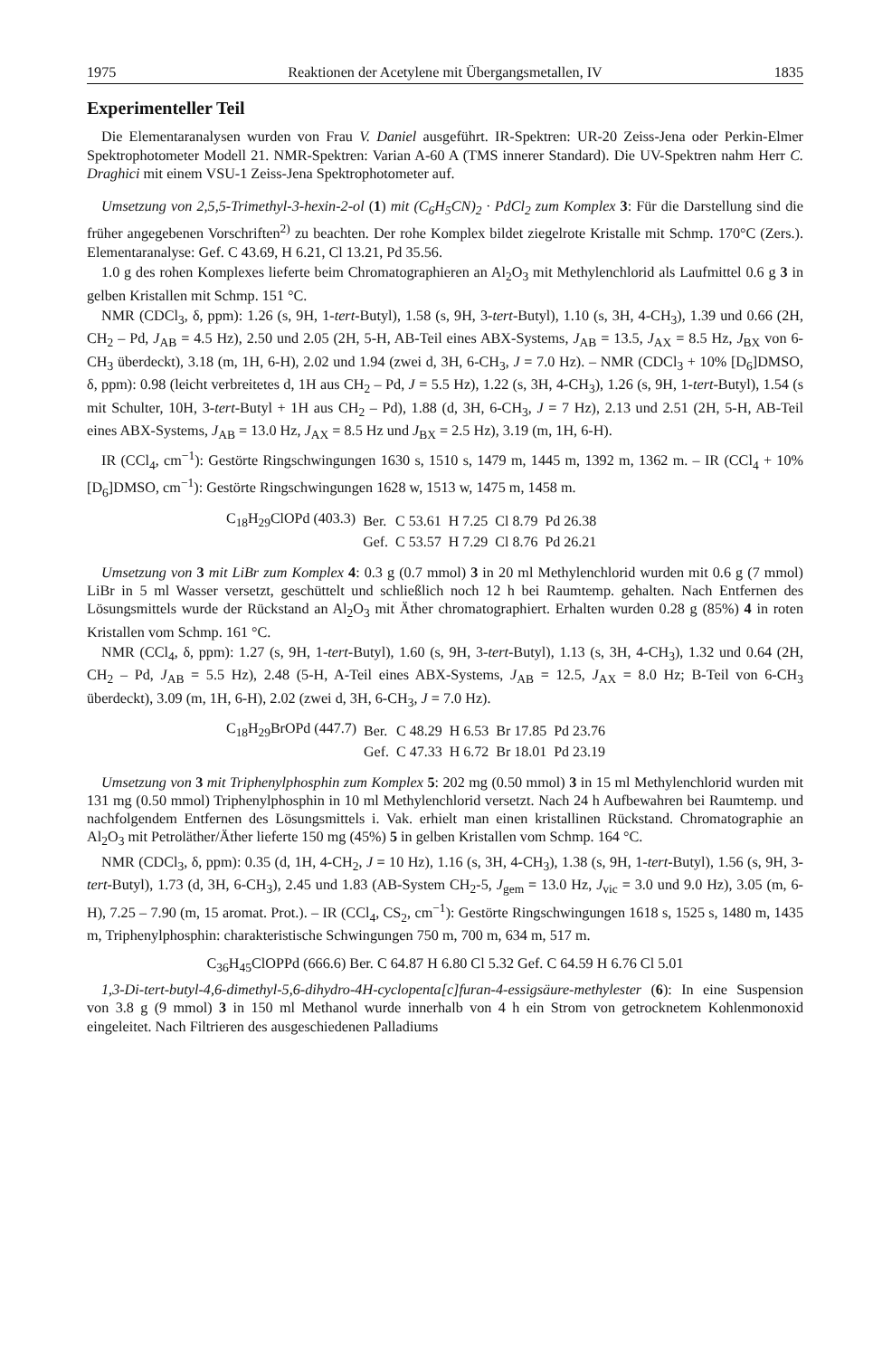1975 Reaktionen der Acetylene mit Übergangsmetallen, IV 1835
Experimenteller Teil
Die Elementaranalysen wurden von Frau V. Daniel ausgeführt. IR-Spektren: UR-20 Zeiss-Jena oder Perkin-Elmer Spektrophotometer Modell 21. NMR-Spektren: Varian A-60 A (TMS innerer Standard). Die UV-Spektren nahm Herr C. Draghici mit einem VSU-1 Zeiss-Jena Spektrophotometer auf.
Umsetzung von 2,5,5-Trimethyl-3-hexin-2-ol (1) mit (C<sub>6</sub>H<sub>5</sub>CN)<sub>2</sub> · PdCl<sub>2</sub> zum Komplex 3: Für die Darstellung sind die früher angegebenen Vorschriften<sup>2)</sup> zu beachten. Der rohe Komplex bildet ziegelrote Kristalle mit Schmp. 170°C (Zers.). Elementaranalyse: Gef. C 43.69, H 6.21, Cl 13.21, Pd 35.56.
1.0 g des rohen Komplexes lieferte beim Chromatographieren an Al<sub>2</sub>O<sub>3</sub> mit Methylenchlorid als Laufmittel 0.6 g 3 in gelben Kristallen mit Schmp. 151 °C.
NMR (CDCl<sub>3</sub>, δ, ppm): 1.26 (s, 9H, 1-tert-Butyl), 1.58 (s, 9H, 3-tert-Butyl), 1.10 (s, 3H, 4-CH<sub>3</sub>), 1.39 und 0.66 (2H, CH<sub>2</sub> – Pd, J<sub>AB</sub> = 4.5 Hz), 2.50 und 2.05 (2H, 5-H, AB-Teil eines ABX-Systems, J<sub>AB</sub> = 13.5, J<sub>AX</sub> = 8.5 Hz, J<sub>BX</sub> von 6-CH<sub>3</sub> überdeckt), 3.18 (m, 1H, 6-H), 2.02 und 1.94 (zwei d, 3H, 6-CH<sub>3</sub>, J = 7.0 Hz). – NMR (CDCl<sub>3</sub> + 10% [D<sub>6</sub>]DMSO, δ, ppm): 0.98 (leicht verbreitetes d, 1H aus CH<sub>2</sub> – Pd, J = 5.5 Hz), 1.22 (s, 3H, 4-CH<sub>3</sub>), 1.26 (s, 9H, 1-tert-Butyl), 1.54 (s mit Schulter, 10H, 3-tert-Butyl + 1H aus CH<sub>2</sub> – Pd), 1.88 (d, 3H, 6-CH<sub>3</sub>, J = 7 Hz), 2.13 und 2.51 (2H, 5-H, AB-Teil eines ABX-Systems, J<sub>AB</sub> = 13.0 Hz, J<sub>AX</sub> = 8.5 Hz und J<sub>BX</sub> = 2.5 Hz), 3.19 (m, 1H, 6-H).
IR (CCl<sub>4</sub>, cm<sup>−1</sup>): Gestörte Ringschwingungen 1630 s, 1510 s, 1479 m, 1445 m, 1392 m, 1362 m. – IR (CCl<sub>4</sub> + 10% [D<sub>6</sub>]DMSO, cm<sup>−1</sup>): Gestörte Ringschwingungen 1628 w, 1513 w, 1475 m, 1458 m.
| C<sub>18</sub>H<sub>29</sub>ClOPd (403.3) | Ber. | C 53.61 | H 7.25 | Cl 8.79 | Pd 26.38 |
| | Gef. | C 53.57 | H 7.29 | Cl 8.76 | Pd 26.21 |
Umsetzung von 3 mit LiBr zum Komplex 4: 0.3 g (0.7 mmol) 3 in 20 ml Methylenchlorid wurden mit 0.6 g (7 mmol) LiBr in 5 ml Wasser versetzt, geschüttelt und schließlich noch 12 h bei Raumtemp. gehalten. Nach Entfernen des Lösungsmittels wurde der Rückstand an Al<sub>2</sub>O<sub>3</sub> mit Äther chromatographiert. Erhalten wurden 0.28 g (85%) 4 in roten Kristallen vom Schmp. 161 °C.
NMR (CCl<sub>4</sub>, δ, ppm): 1.27 (s, 9H, 1-tert-Butyl), 1.60 (s, 9H, 3-tert-Butyl), 1.13 (s, 3H, 4-CH<sub>3</sub>), 1.32 und 0.64 (2H, CH<sub>2</sub> – Pd, J<sub>AB</sub> = 5.5 Hz), 2.48 (5-H, A-Teil eines ABX-Systems, J<sub>AB</sub> = 12.5, J<sub>AX</sub> = 8.0 Hz; B-Teil von 6-CH<sub>3</sub> überdeckt), 3.09 (m, 1H, 6-H), 2.02 (zwei d, 3H, 6-CH<sub>3</sub>, J = 7.0 Hz).
| C<sub>18</sub>H<sub>29</sub>BrOPd (447.7) | Ber. | C 48.29 | H 6.53 | Br 17.85 | Pd 23.76 |
| | Gef. | C 47.33 | H 6.72 | Br 18.01 | Pd 23.19 |
Umsetzung von 3 mit Triphenylphosphin zum Komplex 5: 202 mg (0.50 mmol) 3 in 15 ml Methylenchlorid wurden mit 131 mg (0.50 mmol) Triphenylphosphin in 10 ml Methylenchlorid versetzt. Nach 24 h Aufbewahren bei Raumtemp. und nachfolgendem Entfernen des Lösungsmittels i. Vak. erhielt man einen kristallinen Rückstand. Chromatographie an Al<sub>2</sub>O<sub>3</sub> mit Petroläther/Äther lieferte 150 mg (45%) 5 in gelben Kristallen vom Schmp. 164 °C.
NMR (CDCl<sub>3</sub>, δ, ppm): 0.35 (d, 1H, 4-CH<sub>2</sub>, J = 10 Hz), 1.16 (s, 3H, 4-CH<sub>3</sub>), 1.38 (s, 9H, 1-tert-Butyl), 1.56 (s, 9H, 3-tert-Butyl), 1.73 (d, 3H, 6-CH<sub>3</sub>), 2.45 und 1.83 (AB-System CH<sub>2</sub>-5, J<sub>gem</sub> = 13.0 Hz, J<sub>vic</sub> = 3.0 und 9.0 Hz), 3.05 (m, 6-H), 7.25 – 7.90 (m, 15 aromat. Prot.). – IR (CCl<sub>4</sub>, CS<sub>2</sub>, cm<sup>−1</sup>): Gestörte Ringschwingungen 1618 s, 1525 s, 1480 m, 1435 m, Triphenylphosphin: charakteristische Schwingungen 750 m, 700 m, 634 m, 517 m.
C<sub>36</sub>H<sub>45</sub>ClOPPd (666.6) Ber. C 64.87 H 6.80 Cl 5.32 Gef. C 64.59 H 6.76 Cl 5.01
1,3-Di-tert-butyl-4,6-dimethyl-5,6-dihydro-4H-cyclopenta[c]furan-4-essigsäure-methylester (6): In eine Suspension von 3.8 g (9 mmol) 3 in 150 ml Methanol wurde innerhalb von 4 h ein Strom von getrocknetem Kohlenmonoxid eingeleitet. Nach Filtrieren des ausgeschiedenen Palladiums